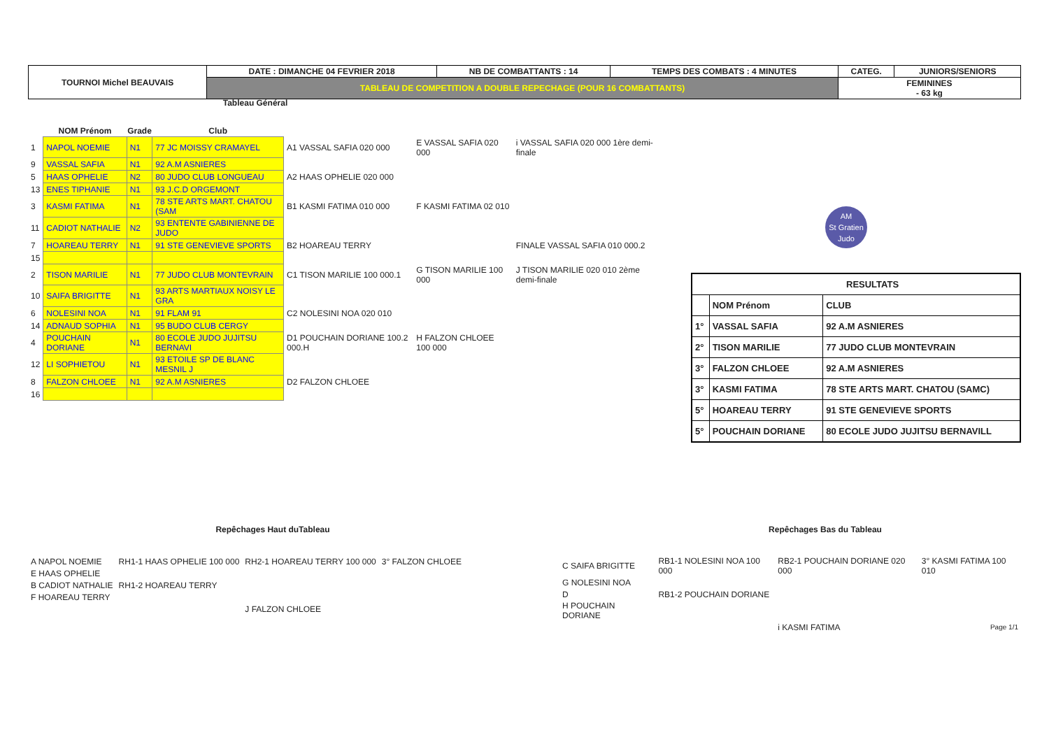| TOURNOI Michel BEAUVAIS | DATE : DIMANCHE 04 FEVRIER 2018 | NB DE COMBATTANTS : 14 | TEMPS DES COMBATS : 4 MINUTES | CATEG. | JUNIORS/SENIORS |
| | TABLEAU DE COMPETITION A DOUBLE REPECHAGE (POUR 16 COMBATTANTS) | | | FEMININES - 63 kg | |
Tableau Général
| | NOM Prénom | Grade | Club | | | |
| --- | --- | --- | --- | --- | --- | --- |
| 1 | NAPOL NOEMIE | N1 | 77 JC MOISSY CRAMAYEL | A1 VASSAL SAFIA 020 000 | E VASSAL SAFIA 020 000 | i VASSAL SAFIA 020 000 1ère demi-finale |
| 9 | VASSAL SAFIA | N1 | 92 A.M ASNIERES | | | |
| 5 | HAAS OPHELIE | N2 | 80 JUDO CLUB LONGUEAU | A2 HAAS OPHELIE 020 000 | | |
| 13 | ENES TIPHANIE | N1 | 93 J.C.D ORGEMONT | | | |
| 3 | KASMI FATIMA | N1 | 78 STE ARTS MART. CHATOU (SAM | B1 KASMI FATIMA 010 000 | F KASMI FATIMA 02 010 | |
| 11 | CADIOT NATHALIE | N2 | 93 ENTENTE GABINIENNE DE JUDO | | | |
| 7 | HOAREAU TERRY | N1 | 91 STE GENEVIEVE SPORTS | B2 HOAREAU TERRY | | FINALE VASSAL SAFIA 010 000.2 |
| 15 | | | | | | |
| 2 | TISON MARILIE | N1 | 77 JUDO CLUB MONTEVRAIN | C1 TISON MARILIE 100 000.1 | G TISON MARILIE 100 000 | J TISON MARILIE 020 010 2ème demi-finale |
| 10 | SAIFA BRIGITTE | N1 | 93 ARTS MARTIAUX NOISY LE GRA | | | |
| 6 | NOLESINI NOA | N1 | 91 FLAM 91 | C2 NOLESINI NOA 020 010 | | |
| 14 | ADNAUD SOPHIA | N1 | 95 BUDO CLUB CERGY | | | |
| 4 | POUCHAIN DORIANE | N1 | 80 ECOLE JUDO JUJITSU BERNAVI | D1 POUCHAIN DORIANE 100.2 000.H | H FALZON CHLOEE 100 000 | |
| 12 | LI SOPHIETOU | N1 | 93 ETOILE SP DE BLANC MESNIL J | | | |
| 8 | FALZON CHLOEE | N1 | 92 A.M ASNIERES | D2 FALZON CHLOEE | | |
| 16 | | | | | | |
AM
St Gratien
Judo
| RESULTATS | | |
| --- | --- | --- |
| | NOM Prénom | CLUB |
| 1° | VASSAL SAFIA | 92 A.M ASNIERES |
| 2° | TISON MARILIE | 77 JUDO CLUB MONTEVRAIN |
| 3° | FALZON CHLOEE | 92 A.M ASNIERES |
| 3° | KASMI FATIMA | 78 STE ARTS MART. CHATOU (SAMC) |
| 5° | HOAREAU TERRY | 91 STE GENEVIEVE SPORTS |
| 5° | POUCHAIN DORIANE | 80 ECOLE JUDO JUJITSU BERNAVILL |
Repêchages Haut duTableau
| A NAPOL NOEMIE | RH1-1 HAAS OPHELIE 100 000 | RH2-1 HOAREAU TERRY 100 000 | 3° FALZON CHLOEE |
| E HAAS OPHELIE | | | |
| B CADIOT NATHALIE | RH1-2 HOAREAU TERRY | | |
| F HOAREAU TERRY | | | |
| | | J FALZON CHLOEE | |
Repêchages Bas du Tableau
| C SAIFA BRIGITTE | RB1-1 NOLESINI NOA 100 000 | RB2-1 POUCHAIN DORIANE 020 000 | 3° KASMI FATIMA 100 010 |
| G NOLESINI NOA | | | |
| D | RB1-2 POUCHAIN DORIANE | | |
| H POUCHAIN DORIANE | | | |
| | | i KASMI FATIMA | Page 1/1 |